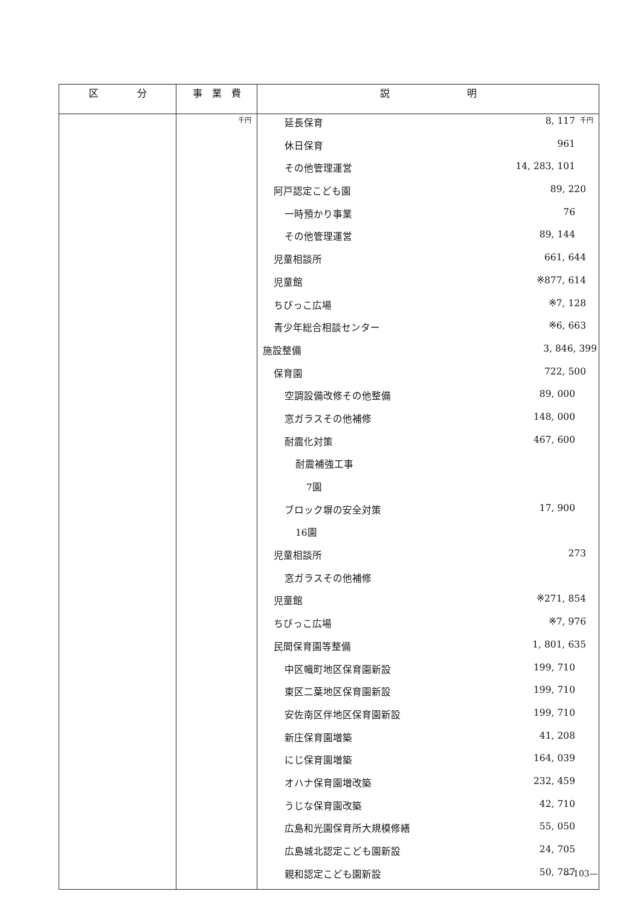| 区 分 | 事 業 費 | 説 明 |
| --- | --- | --- |
| | 千円 | 千円 / 延長保育 / 8, 117 / / 休日保育 / 961 / / その他管理運営 / 14, 283, 101 / / 阿戸認定こども園 / 89, 220 / / 一時預かり事業 / 76 / / その他管理運営 / 89, 144 / / 児童相談所 / 661, 644 / / 児童館 / ※877, 614 / / ちびっこ広場 / ※7, 128 / / 青少年総合相談センター / ※6, 663 / / 施設整備 / 3, 846, 399 / / 保育園 / 722, 500 / / 空調設備改修その他整備 / 89, 000 / / 窓ガラスその他補修 / 148, 000 / / 耐震化対策 / 467, 600 / / 耐震補強工事 / / / 7園 / / / ブロック塀の安全対策 / 17, 900 / / 16園 / / / 児童相談所 / 273 / / 窓ガラスその他補修 / / / 児童館 / ※271, 854 / / ちびっこ広場 / ※7, 976 / / 民間保育園等整備 / 1, 801, 635 / / 中区幟町地区保育園新設 / 199, 710 / / 東区二葉地区保育園新設 / 199, 710 / / 安佐南区伴地区保育園新設 / 199, 710 / / 新庄保育園増築 / 41, 208 / / にじ保育園増築 / 164, 039 / / オハナ保育園増改築 / 232, 459 / / うじな保育園改築 / 42, 710 / / 広島和光園保育所大規模修繕 / 55, 050 / / 広島城北認定こども園新設 / 24, 705 / / 親和認定こども園新設 / 50, 787 / |
—103—